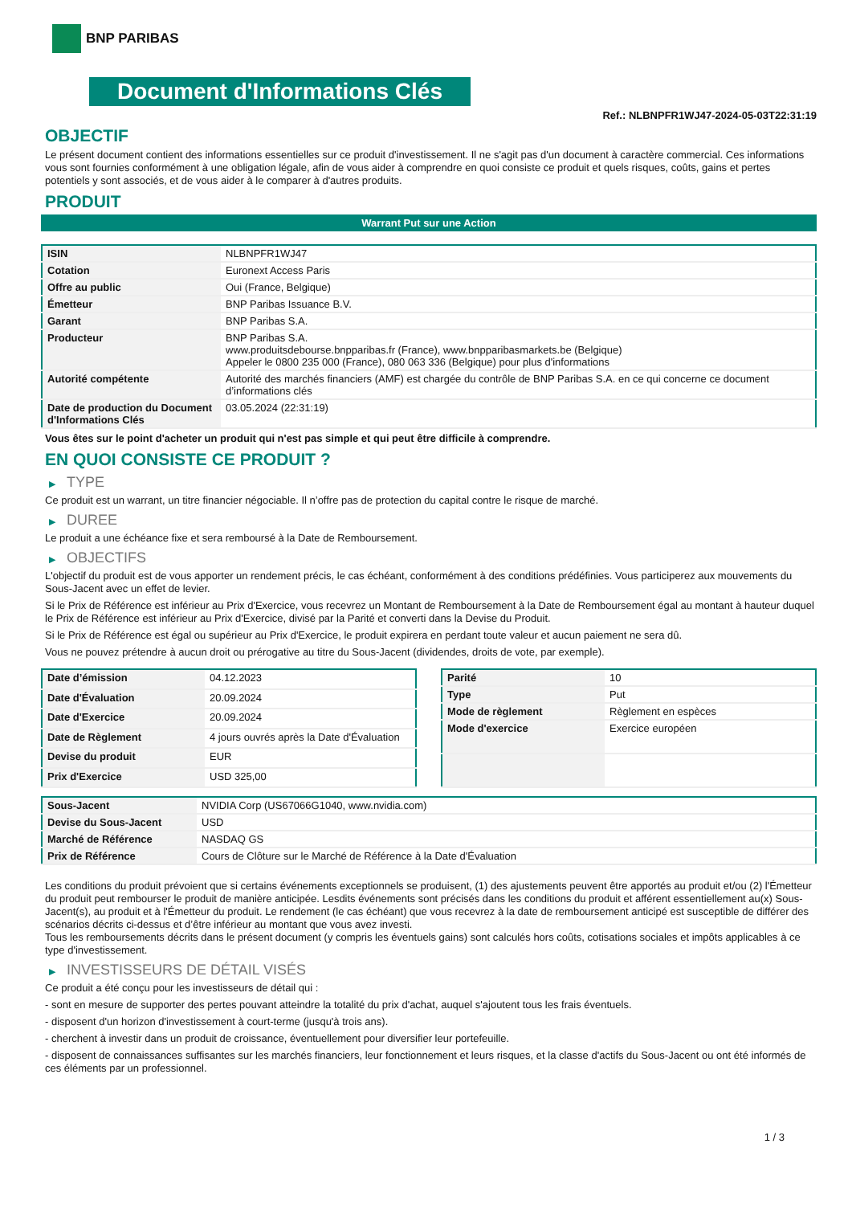BNP PARIBAS
Document d'Informations Clés
Ref.: NLBNPFR1WJ47-2024-05-03T22:31:19
OBJECTIF
Le présent document contient des informations essentielles sur ce produit d'investissement. Il ne s'agit pas d'un document à caractère commercial. Ces informations vous sont fournies conformément à une obligation légale, afin de vous aider à comprendre en quoi consiste ce produit et quels risques, coûts, gains et pertes potentiels y sont associés, et de vous aider à le comparer à d'autres produits.
PRODUIT
Warrant Put sur une Action
| ISIN | NLBNPFR1WJ47 |
| Cotation | Euronext Access Paris |
| Offre au public | Oui (France, Belgique) |
| Émetteur | BNP Paribas Issuance B.V. |
| Garant | BNP Paribas S.A. |
| Producteur | BNP Paribas S.A. www.produitsdebourse.bnpparibas.fr (France), www.bnpparibasmarkets.be (Belgique) Appeler le 0800 235 000 (France), 080 063 336 (Belgique) pour plus d'informations |
| Autorité compétente | Autorité des marchés financiers (AMF) est chargée du contrôle de BNP Paribas S.A. en ce qui concerne ce document d’informations clés |
| Date de production du Document d'Informations Clés | 03.05.2024 (22:31:19) |
Vous êtes sur le point d'acheter un produit qui n'est pas simple et qui peut être difficile à comprendre.
EN QUOI CONSISTE CE PRODUIT ?
▶ TYPE
Ce produit est un warrant, un titre financier négociable. Il n’offre pas de protection du capital contre le risque de marché.
▶ DUREE
Le produit a une échéance fixe et sera remboursé à la Date de Remboursement.
▶ OBJECTIFS
L'objectif du produit est de vous apporter un rendement précis, le cas échéant, conformément à des conditions prédéfinies. Vous participerez aux mouvements du Sous-Jacent avec un effet de levier.
Si le Prix de Référence est inférieur au Prix d'Exercice, vous recevrez un Montant de Remboursement à la Date de Remboursement égal au montant à hauteur duquel le Prix de Référence est inférieur au Prix d'Exercice, divisé par la Parité et converti dans la Devise du Produit.
Si le Prix de Référence est égal ou supérieur au Prix d'Exercice, le produit expirera en perdant toute valeur et aucun paiement ne sera dû.
Vous ne pouvez prétendre à aucun droit ou prérogative au titre du Sous-Jacent (dividendes, droits de vote, par exemple).
| Date d’émission | 04.12.2023 |
| Date d'Évaluation | 20.09.2024 |
| Date d'Exercice | 20.09.2024 |
| Date de Règlement | 4 jours ouvrés après la Date d'Évaluation |
| Devise du produit | EUR |
| Prix d'Exercice | USD 325,00 |
| Parité | 10 |
| Type | Put |
| Mode de règlement | Règlement en espèces |
| Mode d'exercice | Exercice européen |
| Sous-Jacent | NVIDIA Corp (US67066G1040, www.nvidia.com) |
| Devise du Sous-Jacent | USD |
| Marché de Référence | NASDAQ GS |
| Prix de Référence | Cours de Clôture sur le Marché de Référence à la Date d'Évaluation |
Les conditions du produit prévoient que si certains événements exceptionnels se produisent, (1) des ajustements peuvent être apportés au produit et/ou (2) l'Émetteur du produit peut rembourser le produit de manière anticipée. Lesdits événements sont précisés dans les conditions du produit et afférent essentiellement au(x) Sous-Jacent(s), au produit et à l'Émetteur du produit. Le rendement (le cas échéant) que vous recevrez à la date de remboursement anticipé est susceptible de différer des scénarios décrits ci-dessus et d’être inférieur au montant que vous avez investi.
Tous les remboursements décrits dans le présent document (y compris les éventuels gains) sont calculés hors coûts, cotisations sociales et impôts applicables à ce type d'investissement.
▶ INVESTISSEURS DE DÉTAIL VISÉS
Ce produit a été conçu pour les investisseurs de détail qui :
- sont en mesure de supporter des pertes pouvant atteindre la totalité du prix d'achat, auquel s'ajoutent tous les frais éventuels.
- disposent d'un horizon d'investissement à court-terme (jusqu'à trois ans).
- cherchent à investir dans un produit de croissance, éventuellement pour diversifier leur portefeuille.
- disposent de connaissances suffisantes sur les marchés financiers, leur fonctionnement et leurs risques, et la classe d'actifs du Sous-Jacent ou ont été informés de ces éléments par un professionnel.
1 / 3